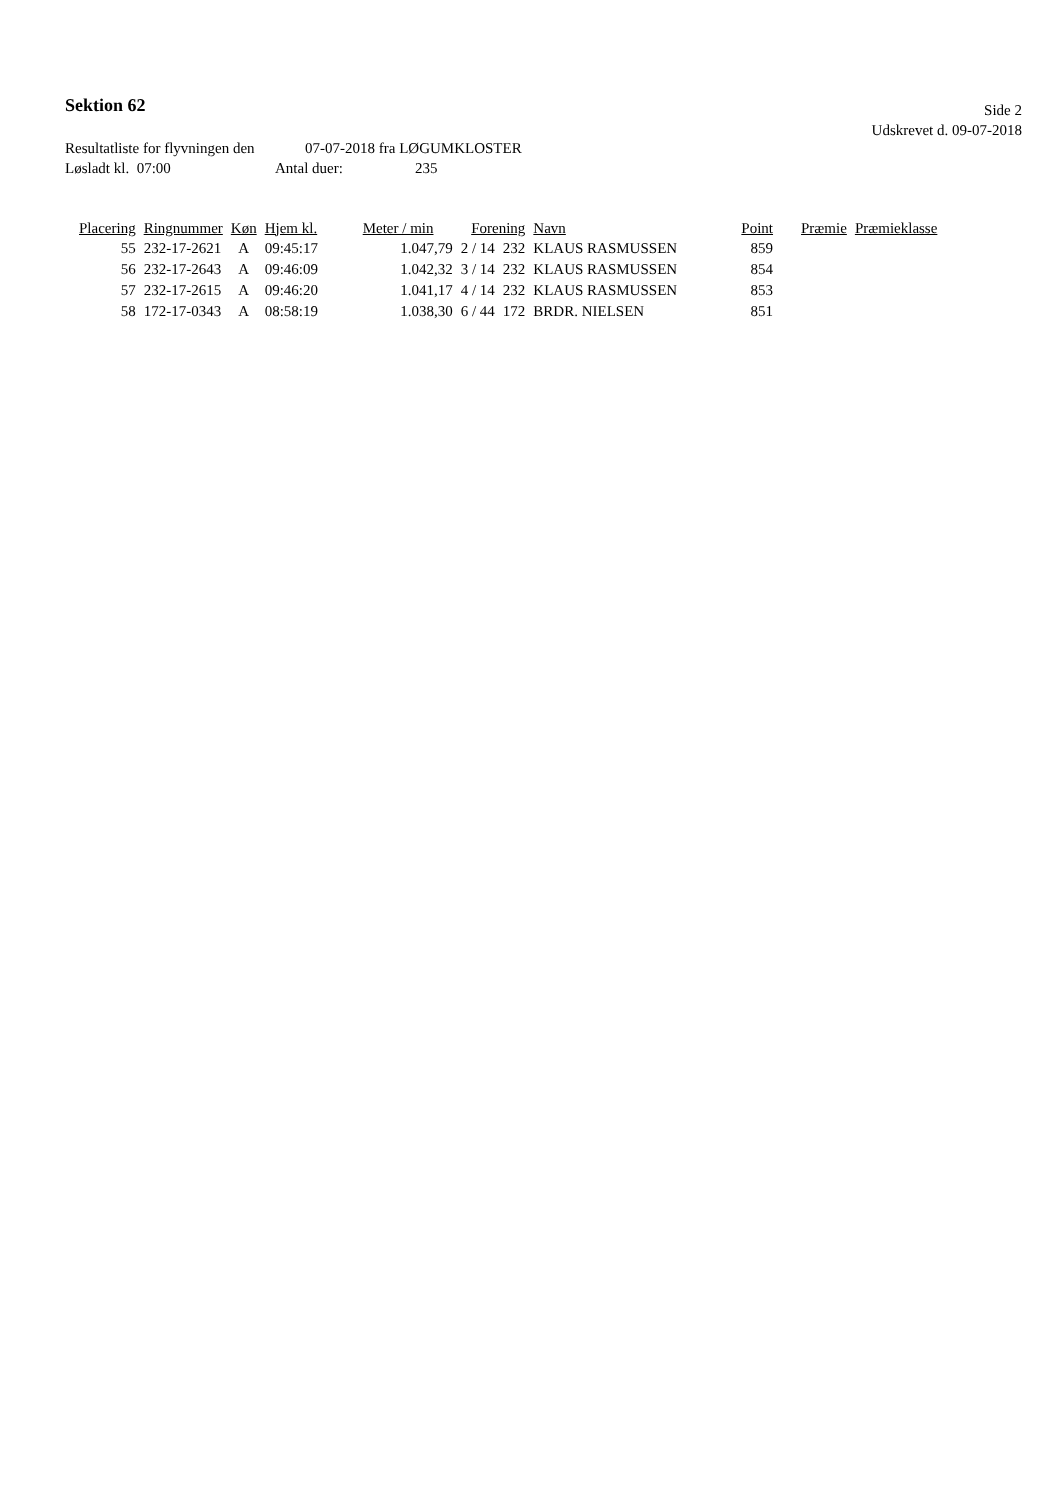Sektion 62
Side 2
Udskrevet d. 09-07-2018
Resultatliste for flyvningen den 07-07-2018 fra LØGUMKLOSTER
Løsladt kl. 07:00 Antal duer: 235
| Placering | Ringnummer | Køn | Hjem kl. | Meter / min | Forening | | Navn | Point | Præmie | Præmieklasse |
| --- | --- | --- | --- | --- | --- | --- | --- | --- | --- | --- |
| 55 | 232-17-2621 | A | 09:45:17 | 1.047,79 | 2 / 14 | 232 | KLAUS RASMUSSEN | 859 | | |
| 56 | 232-17-2643 | A | 09:46:09 | 1.042,32 | 3 / 14 | 232 | KLAUS RASMUSSEN | 854 | | |
| 57 | 232-17-2615 | A | 09:46:20 | 1.041,17 | 4 / 14 | 232 | KLAUS RASMUSSEN | 853 | | |
| 58 | 172-17-0343 | A | 08:58:19 | 1.038,30 | 6 / 44 | 172 | BRDR. NIELSEN | 851 | | |